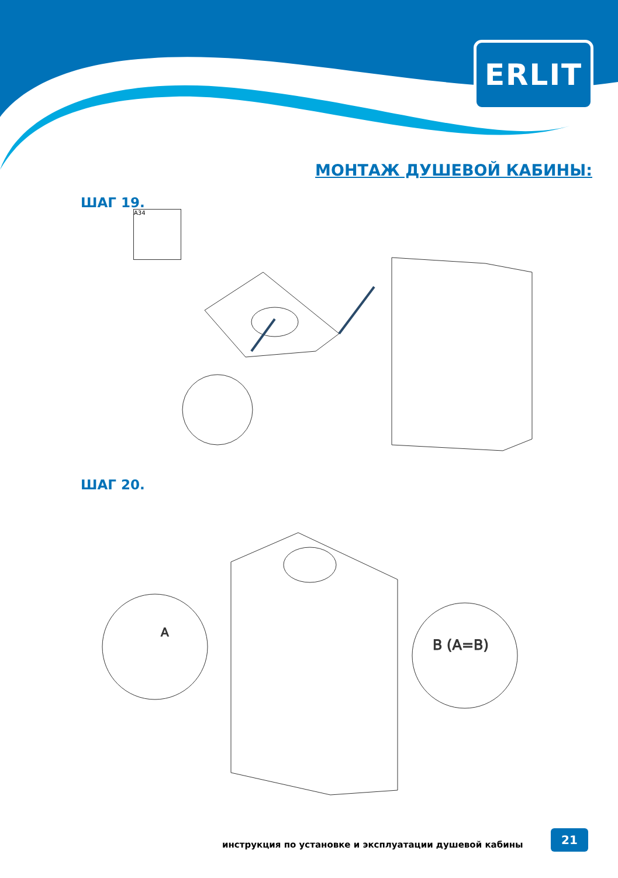ERLIT
МОНТАЖ ДУШЕВОЙ КАБИНЫ:
ШАГ 19.
A34
ШАГ 20.
B (A=B)
A
инструкция по установке и эксплуатации душевой кабины
21